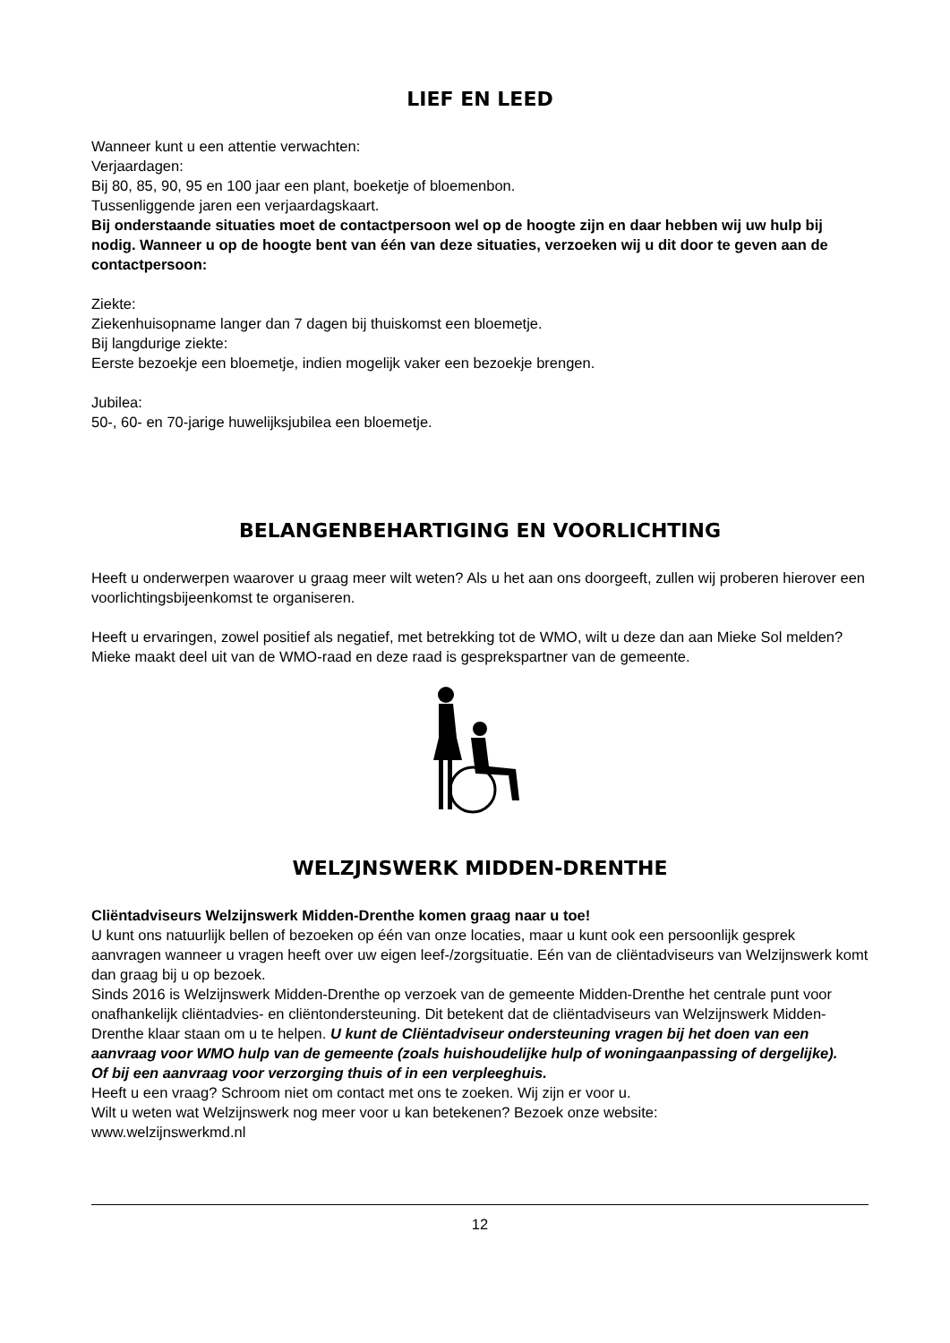LIEF EN LEED
Wanneer kunt u een attentie verwachten:
Verjaardagen:
Bij 80, 85, 90, 95 en 100 jaar een plant, boeketje of bloemenbon.
Tussenliggende jaren een verjaardagskaart.
Bij onderstaande situaties moet de contactpersoon wel op de hoogte zijn en daar hebben wij uw hulp bij nodig. Wanneer u op de hoogte bent van één van deze situaties, verzoeken wij u dit door te geven aan de contactpersoon:
Ziekte:
Ziekenhuisopname langer dan 7 dagen bij thuiskomst een bloemetje.
Bij langdurige ziekte:
Eerste bezoekje een bloemetje, indien mogelijk vaker een bezoekje brengen.
Jubilea:
50-, 60- en 70-jarige huwelijksjubilea een bloemetje.
BELANGENBEHARTIGING EN VOORLICHTING
Heeft u onderwerpen waarover u graag meer wilt weten? Als u het aan ons doorgeeft, zullen wij proberen hierover een voorlichtingsbijeenkomst te organiseren.
Heeft u ervaringen, zowel positief als negatief, met betrekking tot de WMO, wilt u deze dan aan Mieke Sol melden? Mieke maakt deel uit van de WMO-raad en deze raad is gesprekspartner van de gemeente.
WELZJNSWERK MIDDEN-DRENTHE
Cliëntadviseurs Welzijnswerk Midden-Drenthe komen graag naar u toe!
U kunt ons natuurlijk bellen of bezoeken op één van onze locaties, maar u kunt ook een persoonlijk gesprek aanvragen wanneer u vragen heeft over uw eigen leef-/zorgsituatie. Eén van de cliëntadviseurs van Welzijnswerk komt dan graag bij u op bezoek.
Sinds 2016 is Welzijnswerk Midden-Drenthe op verzoek van de gemeente Midden-Drenthe het centrale punt voor onafhankelijk cliëntadvies- en cliëntondersteuning. Dit betekent dat de cliëntadviseurs van Welzijnswerk Midden-Drenthe klaar staan om u te helpen. U kunt de Cliëntadviseur ondersteuning vragen bij het doen van een aanvraag voor WMO hulp van de gemeente (zoals huishoudelijke hulp of woningaanpassing of dergelijke).
Of bij een aanvraag voor verzorging thuis of in een verpleeghuis.
Heeft u een vraag? Schroom niet om contact met ons te zoeken. Wij zijn er voor u.
Wilt u weten wat Welzijnswerk nog meer voor u kan betekenen? Bezoek onze website:
www.welzijnswerkmd.nl
12